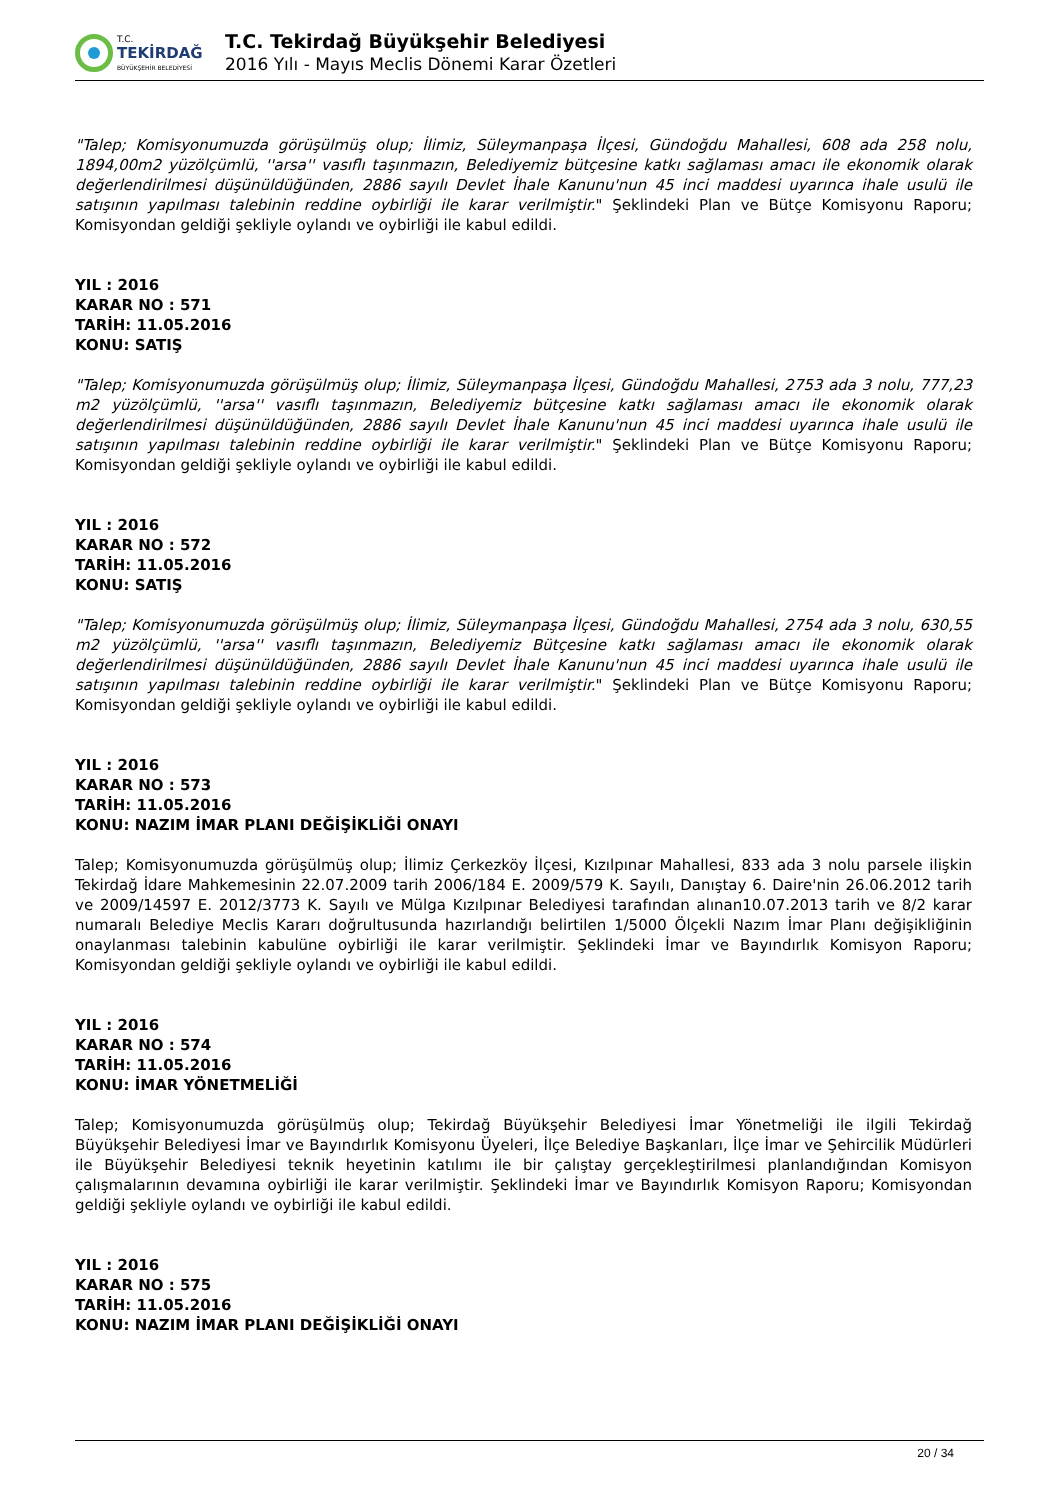T.C.
TEKİRDAĞ
BÜYÜKŞEHİR BELEDİYESİ
T.C. Tekirdağ Büyükşehir Belediyesi
2016 Yılı - Mayıs Meclis Dönemi Karar Özetleri
"Talep; Komisyonumuzda görüşülmüş olup; İlimiz, Süleymanpaşa İlçesi, Gündoğdu Mahallesi, 608 ada 258 nolu, 1894,00m2 yüzölçümlü, ''arsa'' vasıflı taşınmazın, Belediyemiz bütçesine katkı sağlaması amacı ile ekonomik olarak değerlendirilmesi düşünüldüğünden, 2886 sayılı Devlet İhale Kanunu'nun 45 inci maddesi uyarınca ihale usulü ile satışının yapılması talebinin reddine oybirliği ile karar verilmiştir." Şeklindeki Plan ve Bütçe Komisyonu Raporu; Komisyondan geldiği şekliyle oylandı ve oybirliği ile kabul edildi.
YIL : 2016
KARAR NO : 571
TARİH: 11.05.2016
KONU: SATIŞ
"Talep; Komisyonumuzda görüşülmüş olup; İlimiz, Süleymanpaşa İlçesi, Gündoğdu Mahallesi, 2753 ada 3 nolu, 777,23 m2 yüzölçümlü, ''arsa'' vasıflı taşınmazın, Belediyemiz bütçesine katkı sağlaması amacı ile ekonomik olarak değerlendirilmesi düşünüldüğünden, 2886 sayılı Devlet İhale Kanunu'nun 45 inci maddesi uyarınca ihale usulü ile satışının yapılması talebinin reddine oybirliği ile karar verilmiştir." Şeklindeki Plan ve Bütçe Komisyonu Raporu; Komisyondan geldiği şekliyle oylandı ve oybirliği ile kabul edildi.
YIL : 2016
KARAR NO : 572
TARİH: 11.05.2016
KONU: SATIŞ
"Talep; Komisyonumuzda görüşülmüş olup; İlimiz, Süleymanpaşa İlçesi, Gündoğdu Mahallesi, 2754 ada 3 nolu, 630,55 m2 yüzölçümlü, ''arsa'' vasıflı taşınmazın, Belediyemiz Bütçesine katkı sağlaması amacı ile ekonomik olarak değerlendirilmesi düşünüldüğünden, 2886 sayılı Devlet İhale Kanunu'nun 45 inci maddesi uyarınca ihale usulü ile satışının yapılması talebinin reddine oybirliği ile karar verilmiştir." Şeklindeki Plan ve Bütçe Komisyonu Raporu; Komisyondan geldiği şekliyle oylandı ve oybirliği ile kabul edildi.
YIL : 2016
KARAR NO : 573
TARİH: 11.05.2016
KONU: NAZIM İMAR PLANI DEĞİŞİKLİĞİ ONAYI
Talep; Komisyonumuzda görüşülmüş olup; İlimiz Çerkezköy İlçesi, Kızılpınar Mahallesi, 833 ada 3 nolu parsele ilişkin Tekirdağ İdare Mahkemesinin 22.07.2009 tarih 2006/184 E. 2009/579 K. Sayılı, Danıştay 6. Daire'nin 26.06.2012 tarih ve 2009/14597 E. 2012/3773 K. Sayılı ve Mülga Kızılpınar Belediyesi tarafından alınan10.07.2013 tarih ve 8/2 karar numaralı Belediye Meclis Kararı doğrultusunda hazırlandığı belirtilen 1/5000 Ölçekli Nazım İmar Planı değişikliğinin onaylanması talebinin kabulüne oybirliği ile karar verilmiştir. Şeklindeki İmar ve Bayındırlık Komisyon Raporu; Komisyondan geldiği şekliyle oylandı ve oybirliği ile kabul edildi.
YIL : 2016
KARAR NO : 574
TARİH: 11.05.2016
KONU: İMAR YÖNETMELİĞİ
Talep; Komisyonumuzda görüşülmüş olup; Tekirdağ Büyükşehir Belediyesi İmar Yönetmeliği ile ilgili Tekirdağ Büyükşehir Belediyesi İmar ve Bayındırlık Komisyonu Üyeleri, İlçe Belediye Başkanları, İlçe İmar ve Şehircilik Müdürleri ile Büyükşehir Belediyesi teknik heyetinin katılımı ile bir çalıştay gerçekleştirilmesi planlandığından Komisyon çalışmalarının devamına oybirliği ile karar verilmiştir. Şeklindeki İmar ve Bayındırlık Komisyon Raporu; Komisyondan geldiği şekliyle oylandı ve oybirliği ile kabul edildi.
YIL : 2016
KARAR NO : 575
TARİH: 11.05.2016
KONU: NAZIM İMAR PLANI DEĞİŞİKLİĞİ ONAYI
20 / 34